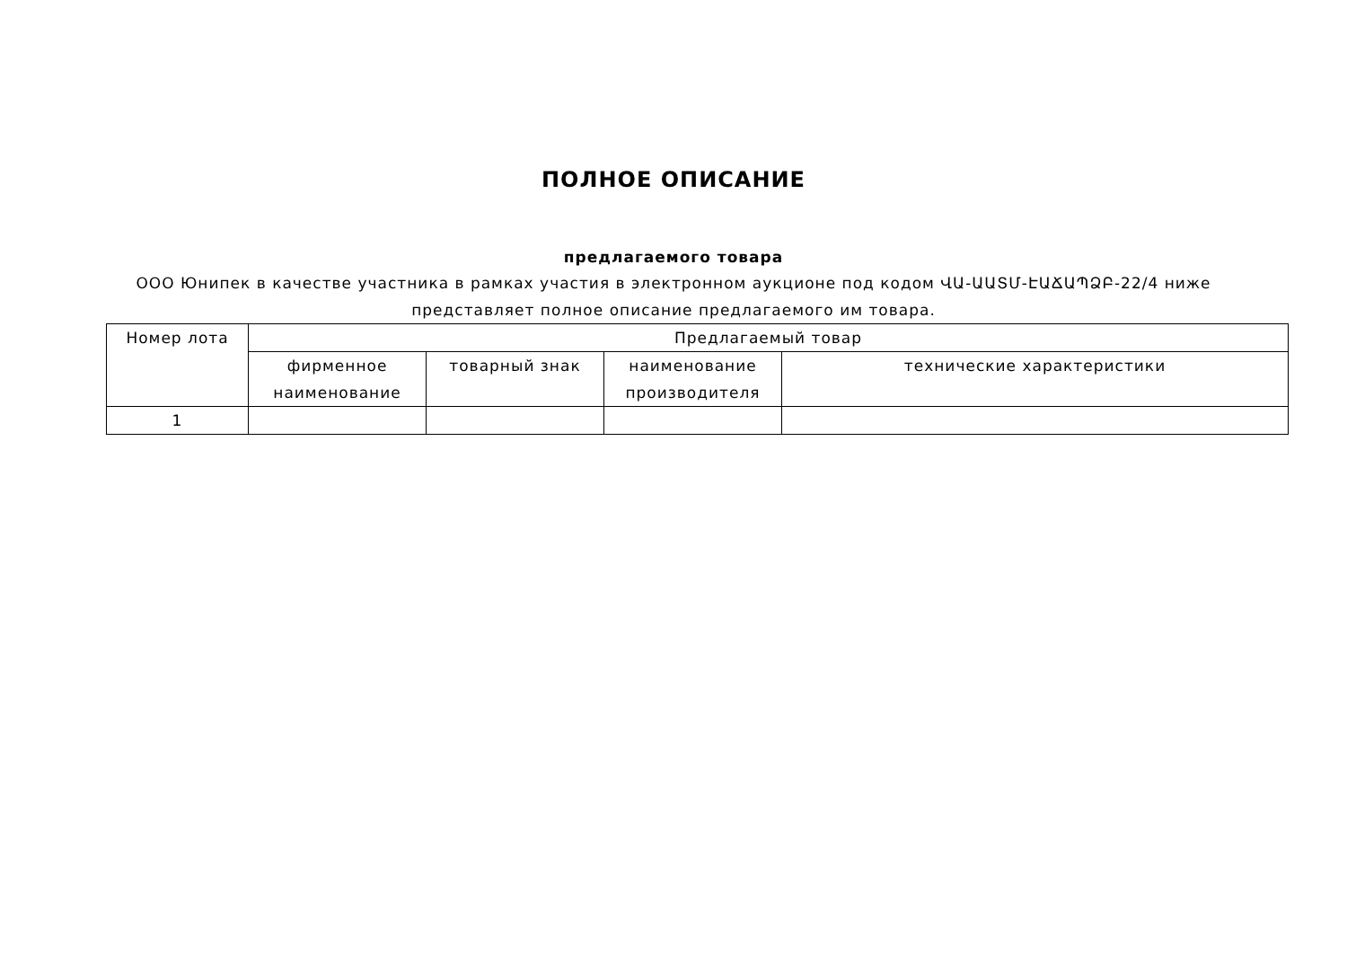ПОЛНОЕ ОПИСАНИЕ
предлагаемого товара
ООО Юнипек в качестве участника в рамках участия в электронном аукционе под кодом ՎԱ-ԱԱՏՄ-ԷԱՃԱՊՁԲ-22/4 ниже представляет полное описание предлагаемого им товара.
| Номер лота | Предлагаемый товар | | | |
| --- | --- | --- | --- | --- |
| | фирменное наименование | товарный знак | наименование производителя | технические характеристики |
| 1 | | | | |